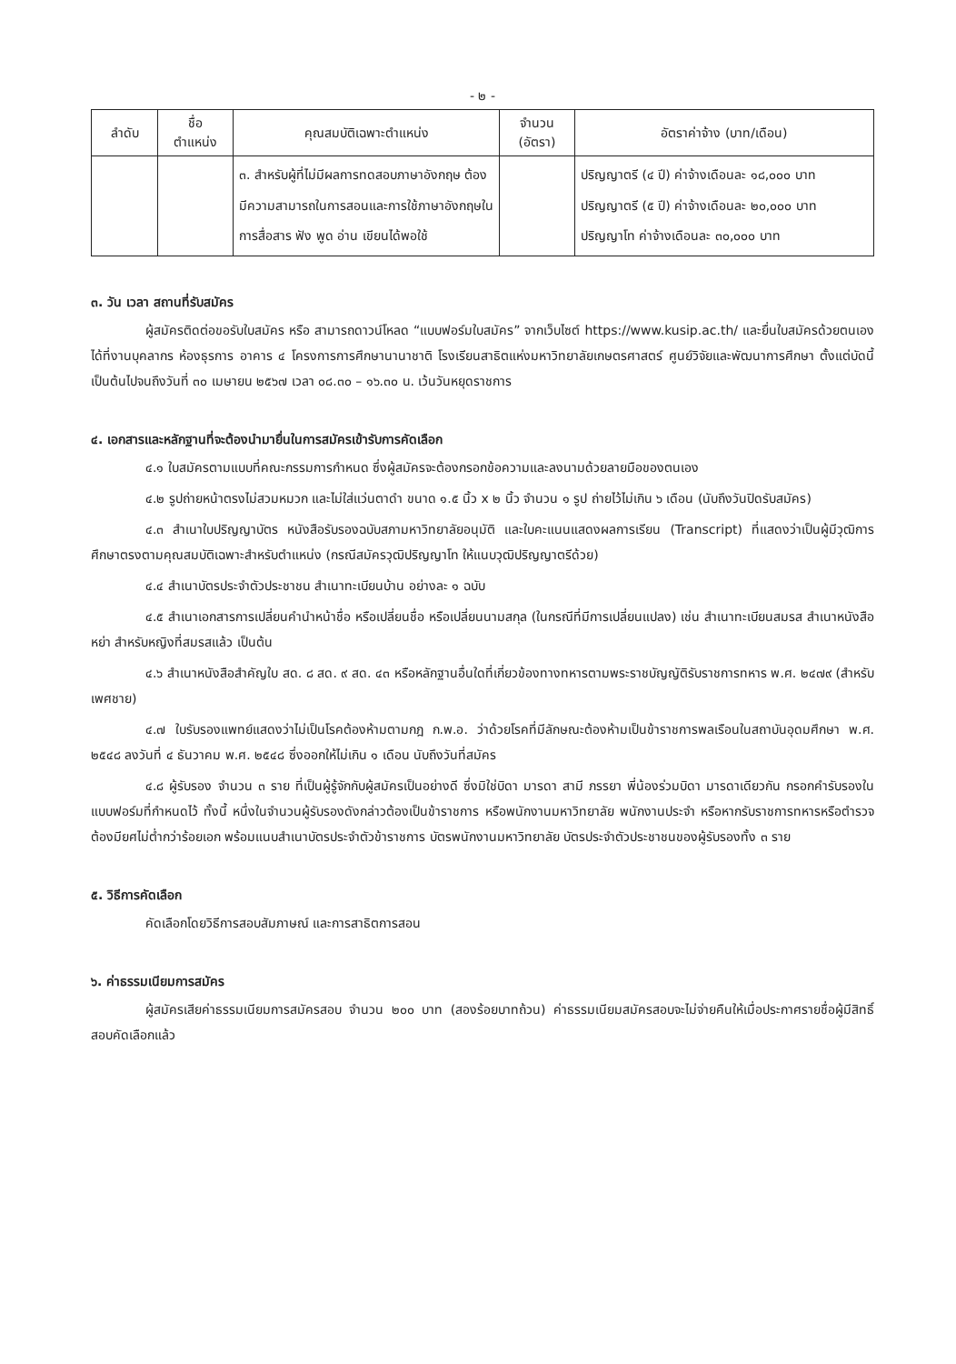- ๒ -
| ลำดับ | ชื่อ ตำแหน่ง | คุณสมบัติเฉพาะตำแหน่ง | จำนวน (อัตรา) | อัตราค่าจ้าง (บาท/เดือน) |
| --- | --- | --- | --- | --- |
| | | ๓. สำหรับผู้ที่ไม่มีผลการทดสอบภาษาอังกฤษ ต้องมีความสามารถในการสอนและการใช้ภาษาอังกฤษในการสื่อสาร ฟัง พูด อ่าน เขียนได้พอใช้ | | ปริญญาตรี (๔ ปี) ค่าจ้างเดือนละ ๑๘,๐๐๐ บาท ปริญญาตรี (๕ ปี) ค่าจ้างเดือนละ ๒๐,๐๐๐ บาท ปริญญาโท ค่าจ้างเดือนละ ๓๐,๐๐๐ บาท |
๓. วัน เวลา สถานที่รับสมัคร
ผู้สมัครติดต่อขอรับใบสมัคร หรือ สามารถดาวน์โหลด “แบบฟอร์มใบสมัคร” จากเว็บไซต์ https://www.kusip.ac.th/ และยื่นใบสมัครด้วยตนเองได้ที่งานบุคลากร ห้องธุรการ อาคาร ๔ โครงการการศึกษานานาชาติ โรงเรียนสาธิตแห่งมหาวิทยาลัยเกษตรศาสตร์ ศูนย์วิจัยและพัฒนาการศึกษา ตั้งแต่บัดนี้เป็นต้นไปจนถึงวันที่ ๓๐ เมษายน ๒๕๖๗ เวลา ๐๘.๓๐ – ๑๖.๓๐ น. เว้นวันหยุดราชการ
๔. เอกสารและหลักฐานที่จะต้องนำมายื่นในการสมัครเข้ารับการคัดเลือก
๔.๑ ใบสมัครตามแบบที่คณะกรรมการกำหนด ซึ่งผู้สมัครจะต้องกรอกข้อความและลงนามด้วยลายมือของตนเอง
๔.๒ รูปถ่ายหน้าตรงไม่สวมหมวก และไม่ใส่แว่นตาดำ ขนาด ๑.๕ นิ้ว x ๒ นิ้ว จำนวน ๑ รูป ถ่ายไว้ไม่เกิน ๖ เดือน (นับถึงวันปิดรับสมัคร)
๔.๓ สำเนาใบปริญญาบัตร หนังสือรับรองฉบับสภามหาวิทยาลัยอนุมัติ และใบคะแนนแสดงผลการเรียน (Transcript) ที่แสดงว่าเป็นผู้มีวุฒิการศึกษาตรงตามคุณสมบัติเฉพาะสำหรับตำแหน่ง (กรณีสมัครวุฒิปริญญาโท ให้แนบวุฒิปริญญาตรีด้วย)
๔.๔ สำเนาบัตรประจำตัวประชาชน สำเนาทะเบียนบ้าน อย่างละ ๑ ฉบับ
๔.๕ สำเนาเอกสารการเปลี่ยนคำนำหน้าชื่อ หรือเปลี่ยนชื่อ หรือเปลี่ยนนามสกุล (ในกรณีที่มีการเปลี่ยนแปลง) เช่น สำเนาทะเบียนสมรส สำเนาหนังสือหย่า สำหรับหญิงที่สมรสแล้ว เป็นต้น
๔.๖ สำเนาหนังสือสำคัญใบ สด. ๘ สด. ๙ สด. ๔๓ หรือหลักฐานอื่นใดที่เกี่ยวข้องทางทหารตามพระราชบัญญัติรับราชการทหาร พ.ศ. ๒๔๗๙ (สำหรับเพศชาย)
๔.๗ ใบรับรองแพทย์แสดงว่าไม่เป็นโรคต้องห้ามตามกฎ ก.พ.อ. ว่าด้วยโรคที่มีลักษณะต้องห้ามเป็นข้าราชการพลเรือนในสถาบันอุดมศึกษา พ.ศ. ๒๕๔๘ ลงวันที่ ๔ ธันวาคม พ.ศ. ๒๕๔๘ ซึ่งออกให้ไม่เกิน ๑ เดือน นับถึงวันที่สมัคร
๔.๘ ผู้รับรอง จำนวน ๓ ราย ที่เป็นผู้รู้จักกับผู้สมัครเป็นอย่างดี ซึ่งมิใช่บิดา มารดา สามี ภรรยา พี่น้องร่วมบิดา มารดาเดียวกัน กรอกคำรับรองในแบบฟอร์มที่กำหนดไว้ ทั้งนี้ หนึ่งในจำนวนผู้รับรองดังกล่าวต้องเป็นข้าราชการ หรือพนักงานมหาวิทยาลัย พนักงานประจำ หรือหากรับราชการทหารหรือตำรวจต้องมียศไม่ต่ำกว่าร้อยเอก พร้อมแนบสำเนาบัตรประจำตัวข้าราชการ บัตรพนักงานมหาวิทยาลัย บัตรประจำตัวประชาชนของผู้รับรองทั้ง ๓ ราย
๕. วิธีการคัดเลือก
คัดเลือกโดยวิธีการสอบสัมภาษณ์ และการสาธิตการสอน
๖. ค่าธรรมเนียมการสมัคร
ผู้สมัครเสียค่าธรรมเนียมการสมัครสอบ จำนวน ๒๐๐ บาท (สองร้อยบาทถ้วน) ค่าธรรมเนียมสมัครสอบจะไม่จ่ายคืนให้เมื่อประกาศรายชื่อผู้มีสิทธิ์สอบคัดเลือกแล้ว